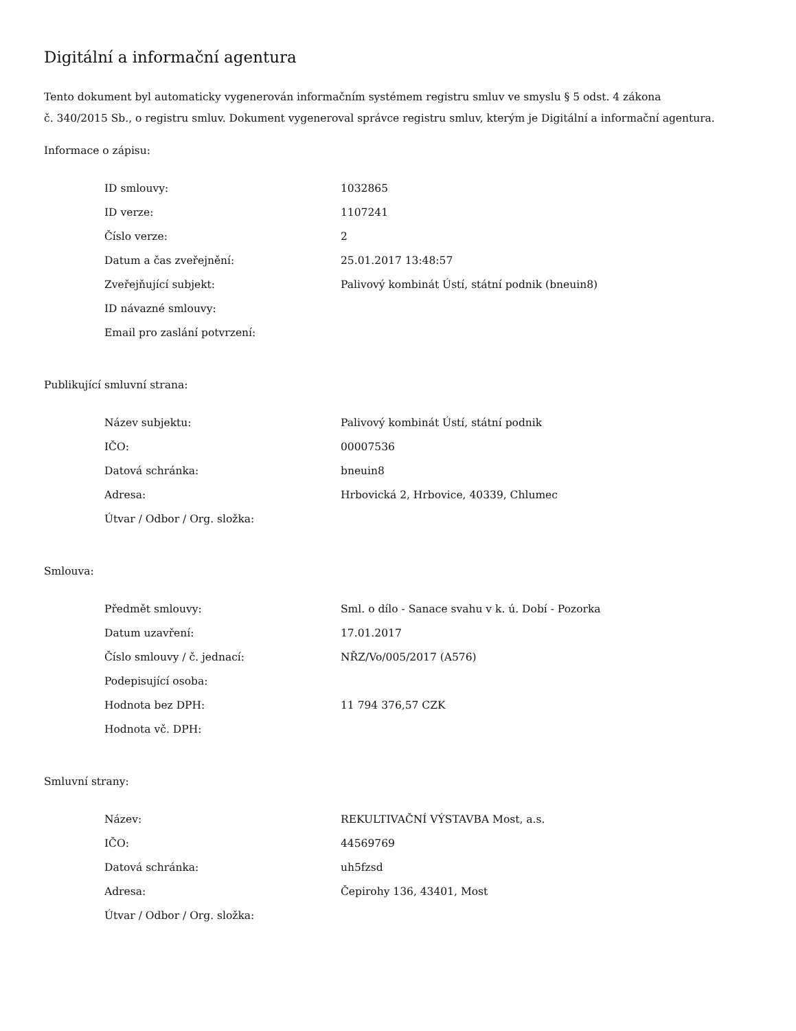Digitální a informační agentura
Tento dokument byl automaticky vygenerován informačním systémem registru smluv ve smyslu § 5 odst. 4 zákona
č. 340/2015 Sb., o registru smluv. Dokument vygeneroval správce registru smluv, kterým je Digitální a informační agentura.
Informace o zápisu:
| ID smlouvy: | 1032865 |
| ID verze: | 1107241 |
| Číslo verze: | 2 |
| Datum a čas zveřejnění: | 25.01.2017 13:48:57 |
| Zveřejňující subjekt: | Palivový kombinát Ústí, státní podnik (bneuin8) |
| ID návazné smlouvy: | |
| Email pro zaslání potvrzení: | |
Publikující smluvní strana:
| Název subjektu: | Palivový kombinát Ústí, státní podnik |
| IČO: | 00007536 |
| Datová schránka: | bneuin8 |
| Adresa: | Hrbovická 2, Hrbovice, 40339, Chlumec |
| Útvar / Odbor / Org. složka: | |
Smlouva:
| Předmět smlouvy: | Sml. o dílo - Sanace svahu v k. ú. Dobí - Pozorka |
| Datum uzavření: | 17.01.2017 |
| Číslo smlouvy / č. jednací: | NŘZ/Vo/005/2017 (A576) |
| Podepisující osoba: | |
| Hodnota bez DPH: | 11 794 376,57 CZK |
| Hodnota vč. DPH: | |
Smluvní strany:
| Název: | REKULTIVAČNÍ VÝSTAVBA Most, a.s. |
| IČO: | 44569769 |
| Datová schránka: | uh5fzsd |
| Adresa: | Čepirohy 136, 43401, Most |
| Útvar / Odbor / Org. složka: | |